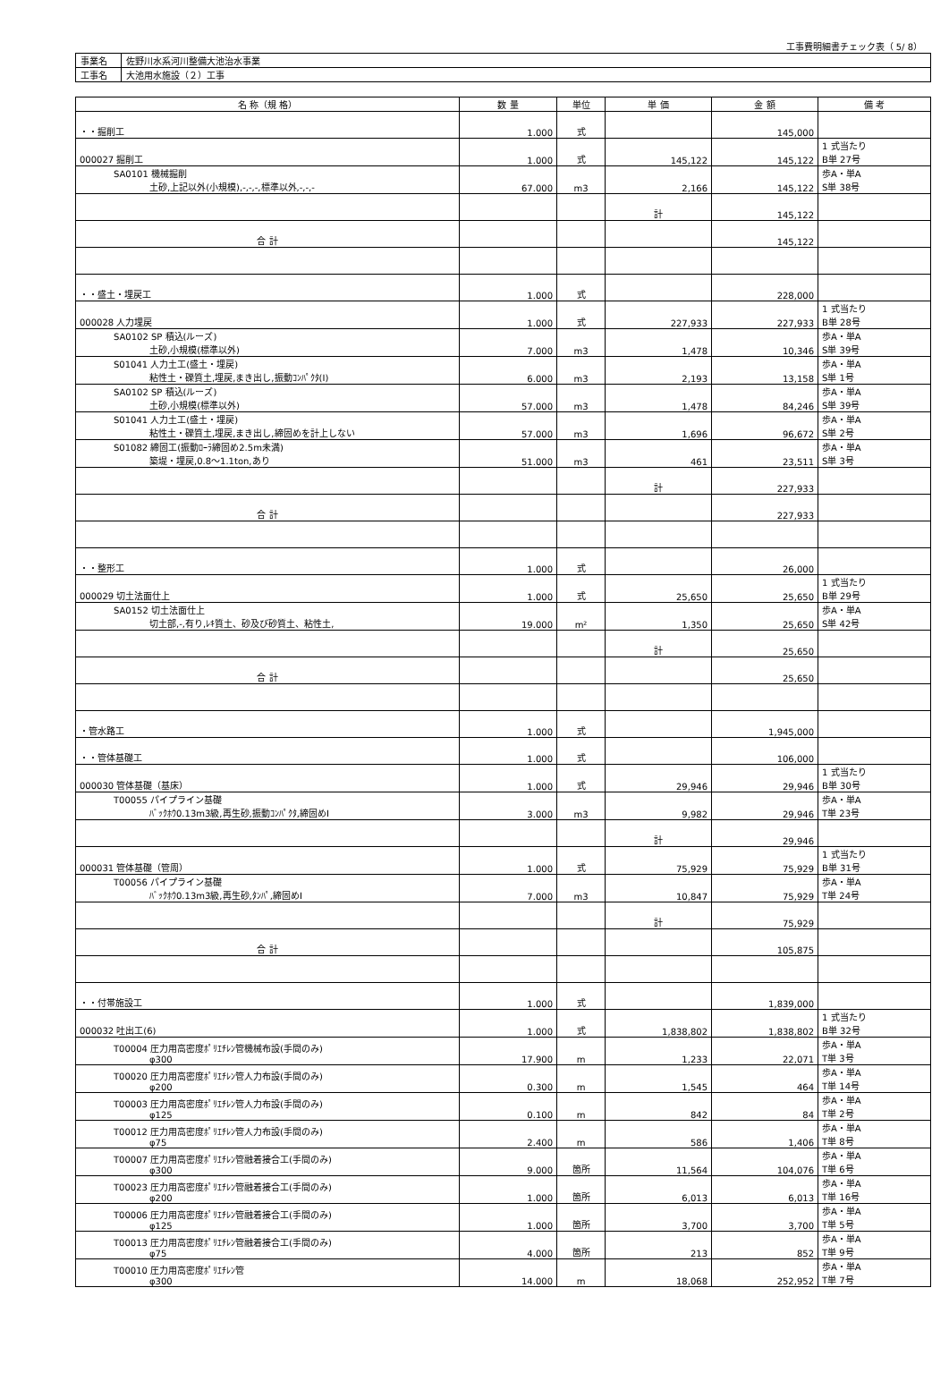工事費明細書チェック表（ 5/ 8）
| 事業名 | 佐野川水系河川整備大池治水事業 |
| 工事名 | 大池用水施設（２）工事 |
| 名 称（規 格） | 数 量 | 単位 | 単 価 | 金 額 | 備 考 |
| --- | --- | --- | --- | --- | --- |
| ・・掘削工 | 1.000 | 式 | | 145,000 | |
| 000027 掘削工 | 1.000 | 式 | 145,122 | 145,122 | 1 式当たり B単 27号 |
| SA0101 機械掘削 土砂,上記以外(小規模),-,-,-,標準以外,-,-,- | 67.000 | m3 | 2,166 | 145,122 | 歩A・単A S単 38号 |
| | | | 計 | 145,122 | |
| 合 計 | | | | 145,122 | |
| ・・盛土・埋戻工 | 1.000 | 式 | | 228,000 | |
| 000028 人力埋戻 | 1.000 | 式 | 227,933 | 227,933 | 1 式当たり B単 28号 |
| SA0102 SP 積込(ルーズ) 土砂,小規模(標準以外) | 7.000 | m3 | 1,478 | 10,346 | 歩A・単A S単 39号 |
| S01041 人力土工(盛土・埋戻) 粘性土・礫質土,埋戻,まき出し,振動ｺﾝﾊﾟｸﾀ(Ⅰ) | 6.000 | m3 | 2,193 | 13,158 | 歩A・単A S単 1号 |
| SA0102 SP 積込(ルーズ) 土砂,小規模(標準以外) | 57.000 | m3 | 1,478 | 84,246 | 歩A・単A S単 39号 |
| S01041 人力土工(盛土・埋戻) 粘性土・礫質土,埋戻,まき出し,締固めを計上しない | 57.000 | m3 | 1,696 | 96,672 | 歩A・単A S単 2号 |
| S01082 締固工(振動ﾛｰﾗ締固め2.5m未満) 築堤・埋戻,0.8～1.1ton,あり | 51.000 | m3 | 461 | 23,511 | 歩A・単A S単 3号 |
| | | | 計 | 227,933 | |
| 合 計 | | | | 227,933 | |
| ・・整形工 | 1.000 | 式 | | 26,000 | |
| 000029 切土法面仕上 | 1.000 | 式 | 25,650 | 25,650 | 1 式当たり B単 29号 |
| SA0152 切土法面仕上 切土部,-,有り,ﾚｷ質土、砂及び砂質土、粘性土, | 19.000 | m² | 1,350 | 25,650 | 歩A・単A S単 42号 |
| | | | 計 | 25,650 | |
| 合 計 | | | | 25,650 | |
| ・管水路工 | 1.000 | 式 | | 1,945,000 | |
| ・・管体基礎工 | 1.000 | 式 | | 106,000 | |
| 000030 管体基礎（基床） | 1.000 | 式 | 29,946 | 29,946 | 1 式当たり B単 30号 |
| T00055 パイプライン基礎 ﾊﾞｯｸﾎｳ0.13m3級,再生砂,振動ｺﾝﾊﾟｸﾀ,締固めⅠ | 3.000 | m3 | 9,982 | 29,946 | 歩A・単A T単 23号 |
| | | | 計 | 29,946 | |
| 000031 管体基礎（管周） | 1.000 | 式 | 75,929 | 75,929 | 1 式当たり B単 31号 |
| T00056 パイプライン基礎 ﾊﾞｯｸﾎｳ0.13m3級,再生砂,ﾀﾝﾊﾟ,締固めⅠ | 7.000 | m3 | 10,847 | 75,929 | 歩A・単A T単 24号 |
| | | | 計 | 75,929 | |
| 合 計 | | | | 105,875 | |
| ・・付帯施設工 | 1.000 | 式 | | 1,839,000 | |
| 000032 吐出工(6) | 1.000 | 式 | 1,838,802 | 1,838,802 | 1 式当たり B単 32号 |
| T00004 圧力用高密度ﾎﾟﾘｴﾁﾚﾝ管機械布設(手間のみ) φ300 | 17.900 | m | 1,233 | 22,071 | 歩A・単A T単 3号 |
| T00020 圧力用高密度ﾎﾟﾘｴﾁﾚﾝ管人力布設(手間のみ) φ200 | 0.300 | m | 1,545 | 464 | 歩A・単A T単 14号 |
| T00003 圧力用高密度ﾎﾟﾘｴﾁﾚﾝ管人力布設(手間のみ) φ125 | 0.100 | m | 842 | 84 | 歩A・単A T単 2号 |
| T00012 圧力用高密度ﾎﾟﾘｴﾁﾚﾝ管人力布設(手間のみ) φ75 | 2.400 | m | 586 | 1,406 | 歩A・単A T単 8号 |
| T00007 圧力用高密度ﾎﾟﾘｴﾁﾚﾝ管融着接合工(手間のみ) φ300 | 9.000 | 箇所 | 11,564 | 104,076 | 歩A・単A T単 6号 |
| T00023 圧力用高密度ﾎﾟﾘｴﾁﾚﾝ管融着接合工(手間のみ) φ200 | 1.000 | 箇所 | 6,013 | 6,013 | 歩A・単A T単 16号 |
| T00006 圧力用高密度ﾎﾟﾘｴﾁﾚﾝ管融着接合工(手間のみ) φ125 | 1.000 | 箇所 | 3,700 | 3,700 | 歩A・単A T単 5号 |
| T00013 圧力用高密度ﾎﾟﾘｴﾁﾚﾝ管融着接合工(手間のみ) φ75 | 4.000 | 箇所 | 213 | 852 | 歩A・単A T単 9号 |
| T00010 圧力用高密度ﾎﾟﾘｴﾁﾚﾝ管 φ300 | 14.000 | m | 18,068 | 252,952 | 歩A・単A T単 7号 |